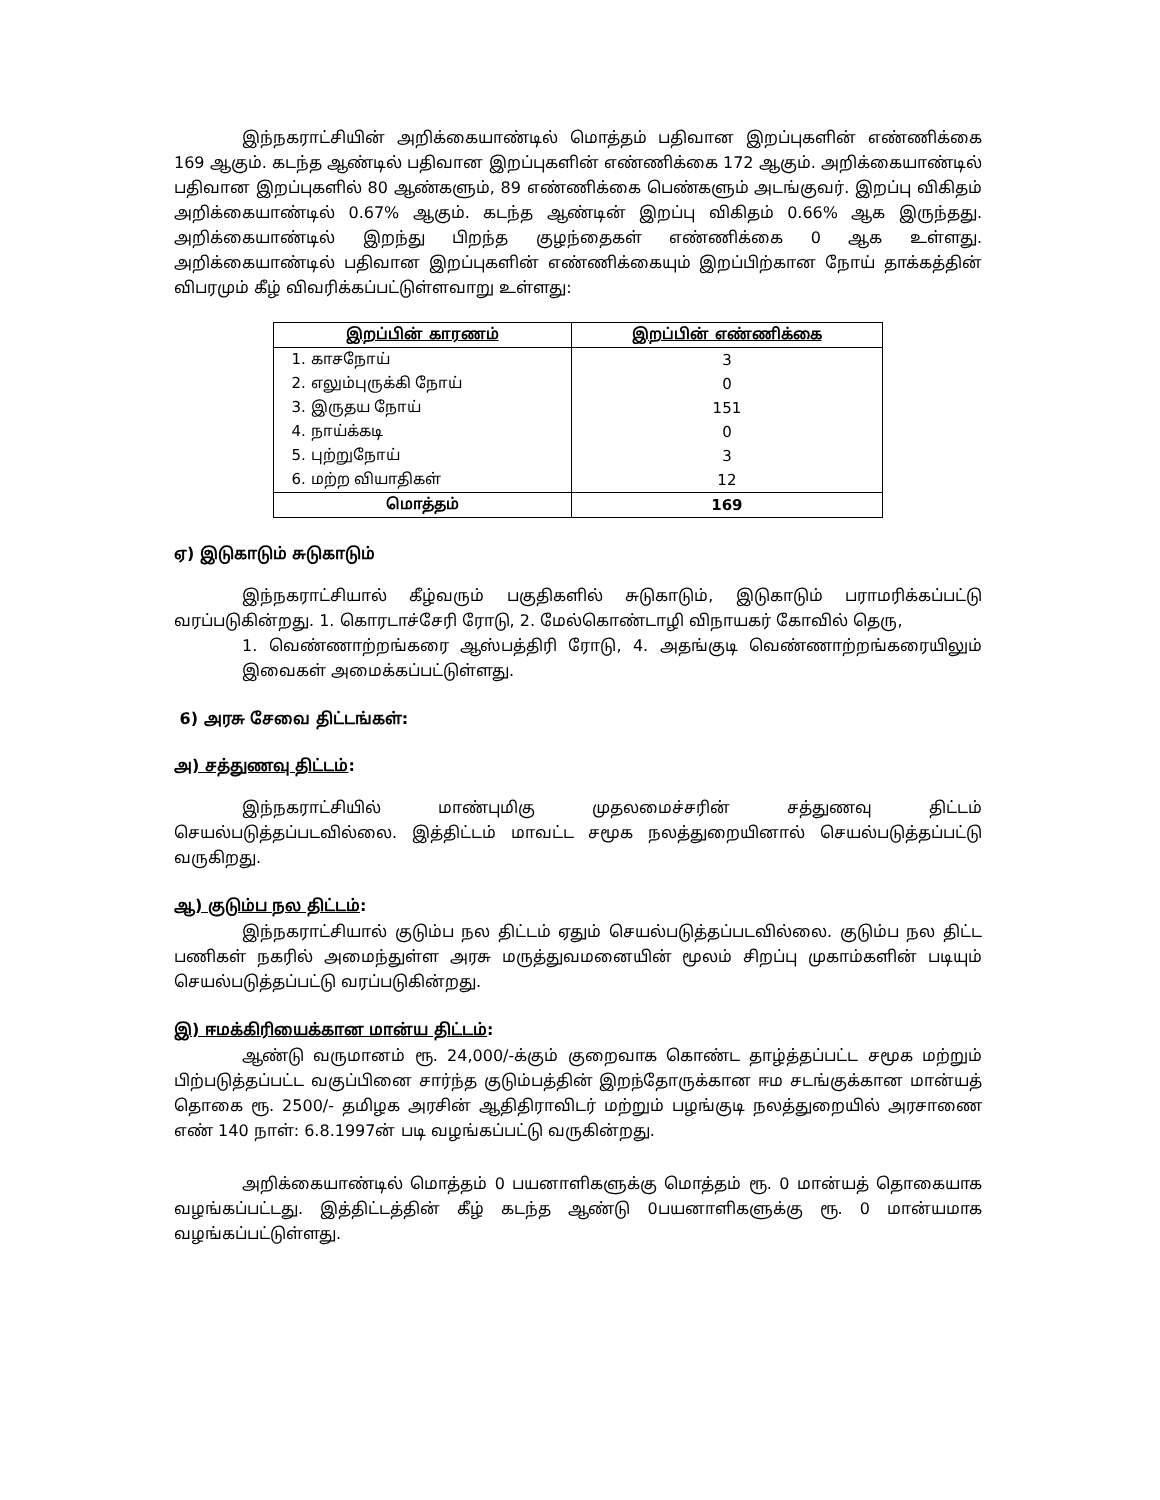இந்நகராட்சியின் அறிக்கையாண்டில் மொத்தம் பதிவான இறப்புகளின் எண்ணிக்கை 169 ஆகும். கடந்த ஆண்டில் பதிவான இறப்புகளின் எண்ணிக்கை 172 ஆகும். அறிக்கையாண்டில் பதிவான இறப்புகளில் 80 ஆண்களும், 89 எண்ணிக்கை பெண்களும் அடங்குவர். இறப்பு விகிதம் அறிக்கையாண்டில் 0.67% ஆகும். கடந்த ஆண்டின் இறப்பு விகிதம் 0.66% ஆக இருந்தது. அறிக்கையாண்டில் இறந்து பிறந்த குழந்தைகள் எண்ணிக்கை 0 ஆக உள்ளது. அறிக்கையாண்டில் பதிவான இறப்புகளின் எண்ணிக்கையும் இறப்பிற்கான நோய் தாக்கத்தின் விபரமும் கீழ் விவரிக்கப்பட்டுள்ளவாறு உள்ளது:
| இறப்பின் காரணம் | இறப்பின் எண்ணிக்கை |
| --- | --- |
| 1. காசநோய் | 3 |
| 2. எலும்புருக்கி நோய் | 0 |
| 3. இருதய நோய் | 151 |
| 4. நாய்க்கடி | 0 |
| 5. புற்றுநோய் | 3 |
| 6. மற்ற வியாதிகள் | 12 |
| மொத்தம் | 169 |
ஏ) இடுகாடும் சுடுகாடும்
இந்நகராட்சியால் கீழ்வரும் பகுதிகளில் சுடுகாடும், இடுகாடும் பராமரிக்கப்பட்டு வரப்படுகின்றது. 1. கொரடாச்சேரி ரோடு, 2. மேல்கொண்டாழி விநாயகர் கோவில் தெரு,
1. வெண்ணாற்றங்கரை ஆஸ்பத்திரி ரோடு, 4. அதங்குடி வெண்ணாற்றங்கரையிலும் இவைகள் அமைக்கப்பட்டுள்ளது.
6) அரசு சேவை திட்டங்கள்:
அ) சத்துணவு திட்டம்:
இந்நகராட்சியில் மாண்புமிகு முதலமைச்சரின் சத்துணவு திட்டம் செயல்படுத்தப்படவில்லை. இத்திட்டம் மாவட்ட சமூக நலத்துறையினால் செயல்படுத்தப்பட்டு வருகிறது.
ஆ) குடும்ப நல திட்டம்:
இந்நகராட்சியால் குடும்ப நல திட்டம் ஏதும் செயல்படுத்தப்படவில்லை. குடும்ப நல திட்ட பணிகள் நகரில் அமைந்துள்ள அரசு மருத்துவமனையின் மூலம் சிறப்பு முகாம்களின் படியும் செயல்படுத்தப்பட்டு வரப்படுகின்றது.
இ) ஈமக்கிரியைக்கான மான்ய திட்டம்:
ஆண்டு வருமானம் ரூ. 24,000/-க்கும் குறைவாக கொண்ட தாழ்த்தப்பட்ட சமூக மற்றும் பிற்படுத்தப்பட்ட வகுப்பினை சார்ந்த குடும்பத்தின் இறந்தோருக்கான ஈம சடங்குக்கான மான்யத் தொகை ரூ. 2500/- தமிழக அரசின் ஆதிதிராவிடர் மற்றும் பழங்குடி நலத்துறையில் அரசாணை எண் 140 நாள்: 6.8.1997ன் படி வழங்கப்பட்டு வருகின்றது.
அறிக்கையாண்டில் மொத்தம் 0 பயனாளிகளுக்கு மொத்தம் ரூ. 0 மான்யத் தொகையாக வழங்கப்பட்டது. இத்திட்டத்தின் கீழ் கடந்த ஆண்டு 0பயனாளிகளுக்கு ரூ. 0 மான்யமாக வழங்கப்பட்டுள்ளது.